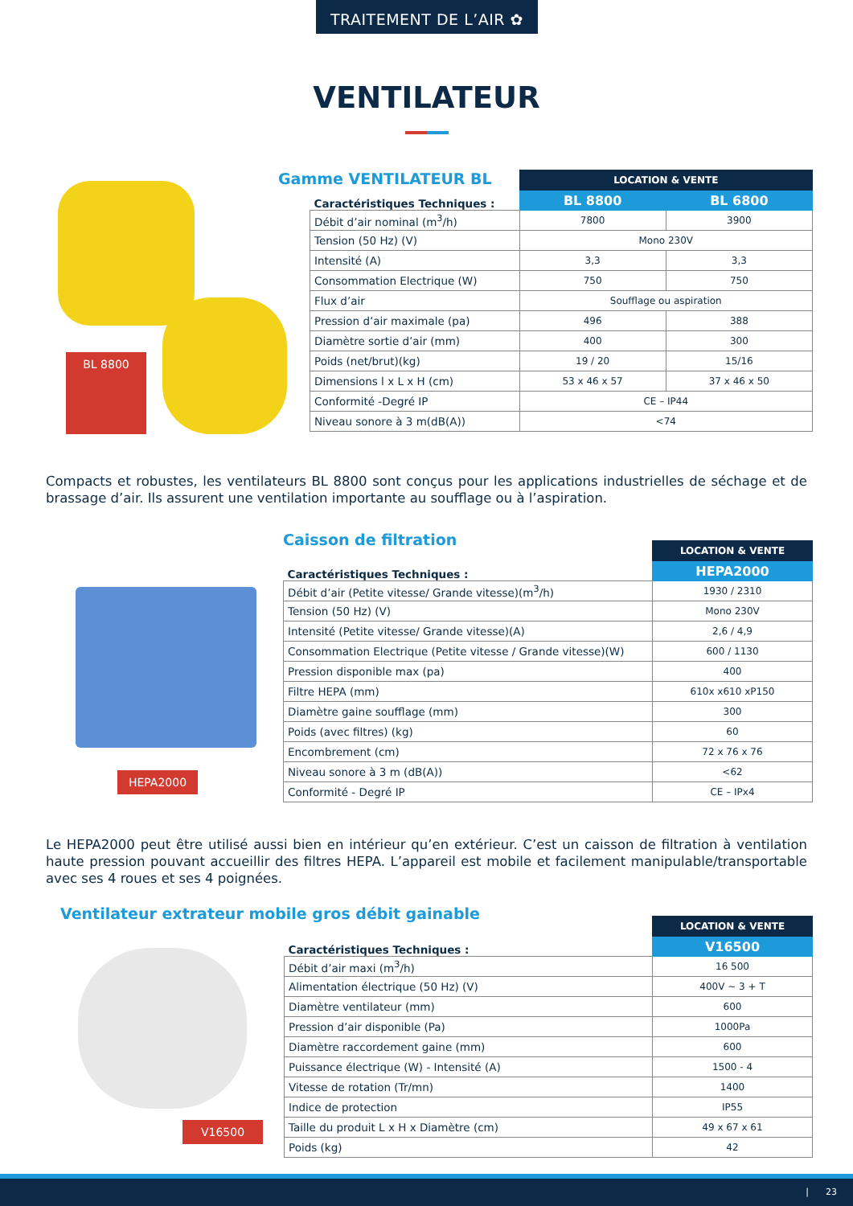TRAITEMENT DE L’AIR ✿
VENTILATEUR
BL 8800
Gamme VENTILATEUR BL
| Caractéristiques Techniques : | LOCATION & VENTE | |
| --- | --- | --- |
| | BL 8800 | BL 6800 |
| Débit d’air nominal (m<sup>3</sup>/h) | 7800 | 3900 |
| Tension (50 Hz) (V) | Mono 230V | |
| Intensité (A) | 3,3 | 3,3 |
| Consommation Electrique (W) | 750 | 750 |
| Flux d’air | Soufflage ou aspiration | |
| Pression d’air maximale (pa) | 496 | 388 |
| Diamètre sortie d’air (mm) | 400 | 300 |
| Poids (net/brut)(kg) | 19 / 20 | 15/16 |
| Dimensions l x L x H (cm) | 53 x 46 x 57 | 37 x 46 x 50 |
| Conformité -Degré IP | CE – IP44 | |
| Niveau sonore à 3 m(dB(A)) | <74 | |
Compacts et robustes, les ventilateurs BL 8800 sont conçus pour les applications industrielles de séchage et de brassage d’air. Ils assurent une ventilation importante au soufflage ou à l’aspiration.
HEPA2000
Caisson de filtration
| Caractéristiques Techniques : | LOCATION & VENTE |
| --- | --- |
| | HEPA2000 |
| Débit d’air (Petite vitesse/ Grande vitesse)(m<sup>3</sup>/h) | 1930 / 2310 |
| Tension (50 Hz) (V) | Mono 230V |
| Intensité (Petite vitesse/ Grande vitesse)(A) | 2,6 / 4,9 |
| Consommation Electrique (Petite vitesse / Grande vitesse)(W) | 600 / 1130 |
| Pression disponible max (pa) | 400 |
| Filtre HEPA (mm) | 610x x610 xP150 |
| Diamètre gaine soufflage (mm) | 300 |
| Poids (avec filtres) (kg) | 60 |
| Encombrement (cm) | 72 x 76 x 76 |
| Niveau sonore à 3 m (dB(A)) | <62 |
| Conformité - Degré IP | CE – IPx4 |
Le HEPA2000 peut être utilisé aussi bien en intérieur qu’en extérieur. C’est un caisson de filtration à ventilation haute pression pouvant accueillir des filtres HEPA. L’appareil est mobile et facilement manipulable/transportable avec ses 4 roues et ses 4 poignées.
Ventilateur extrateur mobile gros débit gainable
V16500
| Caractéristiques Techniques : | LOCATION & VENTE |
| --- | --- |
| | V16500 |
| Débit d’air maxi (m<sup>3</sup>/h) | 16 500 |
| Alimentation électrique (50 Hz) (V) | 400V ~ 3 + T |
| Diamètre ventilateur (mm) | 600 |
| Pression d’air disponible (Pa) | 1000Pa |
| Diamètre raccordement gaine (mm) | 600 |
| Puissance électrique (W) - Intensité (A) | 1500 - 4 |
| Vitesse de rotation (Tr/mn) | 1400 |
| Indice de protection | IP55 |
| Taille du produit L x H x Diamètre (cm) | 49 x 67 x 61 |
| Poids (kg) | 42 |
| 23